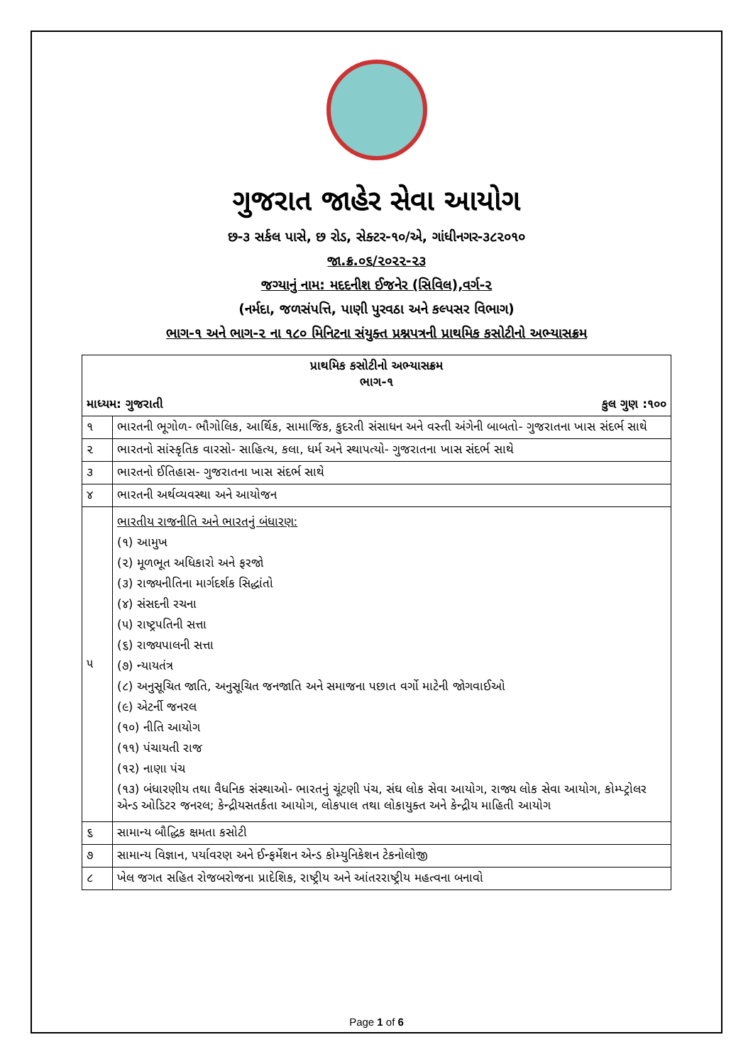ગુજરાત જાહેર સેવા આયોગ
છ-૩ સર્કલ પાસે, છ રોડ, સેક્ટર-૧૦/એ, ગાંધીનગર-૩૮૨૦૧૦
જા.ક્ર.૦૬/૨૦૨૨-૨૩
જગ્યાનું નામ: મદદનીશ ઈજનેર (સિવિલ),વર્ગ-૨
(નર્મદા, જળસંપત્તિ, પાણી પુરવઠા અને કલ્પસર વિભાગ)
ભાગ-૧ અને ભાગ-૨ ના ૧૮૦ મિનિટના સંયુક્ત પ્રશ્નપત્રની પ્રાથમિક કસોટીનો અભ્યાસક્રમ
| પ્રાથમિક કસોટીનો અભ્યાસક્રમ ભાગ-૧ | |
| --- | --- |
| માધ્યમ: ગુજરાતી કુલ ગુણ :૧૦૦ | |
| ૧ | ભારતની ભૂગોળ- ભૌગોલિક, આર્થિક, સામાજિક, કુદરતી સંસાધન અને વસ્તી અંગેની બાબતો- ગુજરાતના ખાસ સંદર્ભ સાથે |
| ૨ | ભારતનો સાંસ્કૃતિક વારસો- સાહિત્ય, કલા, ધર્મ અને સ્થાપત્યો- ગુજરાતના ખાસ સંદર્ભ સાથે |
| ૩ | ભારતનો ઈતિહાસ- ગુજરાતના ખાસ સંદર્ભ સાથે |
| ૪ | ભારતની અર્થવ્યવસ્થા અને આયોજન |
| ૫ | ભારતીય રાજનીતિ અને ભારતનું બંધારણ: (૧) આમુખ (૨) મૂળભૂત અધિકારો અને ફરજો (૩) રાજ્યનીતિના માર્ગદર્શક સિદ્ધાંતો (૪) સંસદની રચના (૫) રાષ્ટ્રપતિની સત્તા (૬) રાજ્યપાલની સત્તા (૭) ન્યાયતંત્ર (૮) અનુસૂચિત જાતિ, અનુસૂચિત જનજાતિ અને સમાજના પછાત વર્ગો માટેની જોગવાઈઓ (૯) એટર્ની જનરલ (૧૦) નીતિ આયોગ (૧૧) પંચાયતી રાજ (૧૨) નાણા પંચ (૧૩) બંધારણીય તથા વૈધનિક સંસ્થાઓ- ભારતનું ચૂંટણી પંચ, સંઘ લોક સેવા આયોગ, રાજ્ય લોક સેવા આયોગ, કોમ્પ્ટ્રોલર એન્ડ ઓડિટર જનરલ; કેન્દ્રીયસતર્કતા આયોગ, લોકપાલ તથા લોકાયુક્ત અને કેન્દ્રીય માહિતી આયોગ |
| ૬ | સામાન્ય બૌદ્ધિક ક્ષમતા કસોટી |
| ૭ | સામાન્ય વિજ્ઞાન, પર્યાવરણ અને ઈન્ફર્મેશન એન્ડ કોમ્યુનિકેશન ટેકનોલોજી |
| ૮ | ખેલ જગત સહિત રોજબરોજના પ્રાદેશિક, રાષ્ટ્રીય અને આંતરરાષ્ટ્રીય મહત્વના બનાવો |
Page 1 of 6